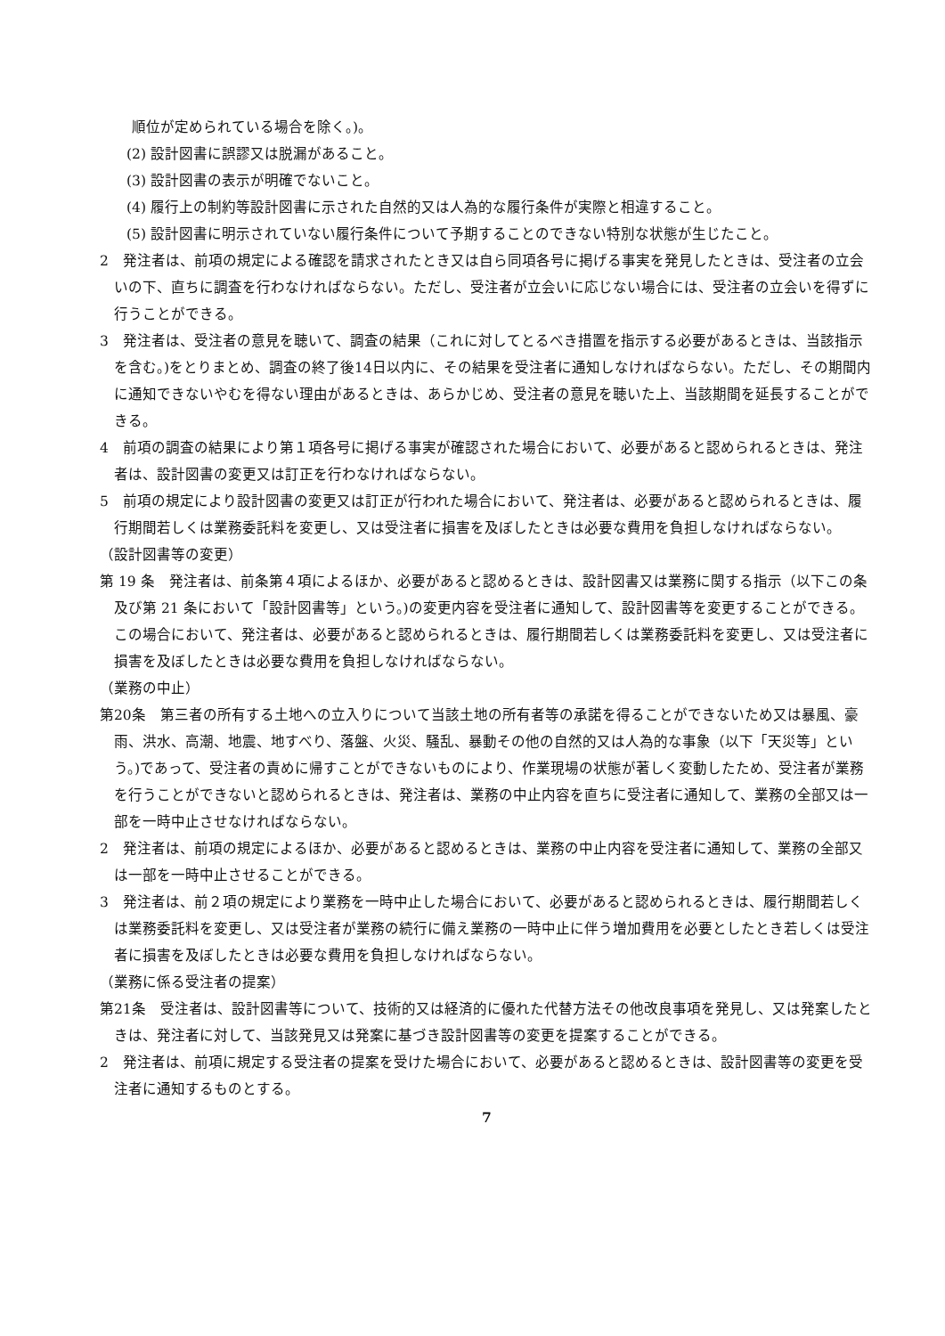順位が定められている場合を除く。)。
(2) 設計図書に誤謬又は脱漏があること。
(3) 設計図書の表示が明確でないこと。
(4) 履行上の制約等設計図書に示された自然的又は人為的な履行条件が実際と相違すること。
(5) 設計図書に明示されていない履行条件について予期することのできない特別な状態が生じたこと。
2　発注者は、前項の規定による確認を請求されたとき又は自ら同項各号に掲げる事実を発見したときは、受注者の立会いの下、直ちに調査を行わなければならない。ただし、受注者が立会いに応じない場合には、受注者の立会いを得ずに行うことができる。
3　発注者は、受注者の意見を聴いて、調査の結果（これに対してとるべき措置を指示する必要があるときは、当該指示を含む。)をとりまとめ、調査の終了後14日以内に、その結果を受注者に通知しなければならない。ただし、その期間内に通知できないやむを得ない理由があるときは、あらかじめ、受注者の意見を聴いた上、当該期間を延長することができる。
4　前項の調査の結果により第１項各号に掲げる事実が確認された場合において、必要があると認められるときは、発注者は、設計図書の変更又は訂正を行わなければならない。
5　前項の規定により設計図書の変更又は訂正が行われた場合において、発注者は、必要があると認められるときは、履行期間若しくは業務委託料を変更し、又は受注者に損害を及ぼしたときは必要な費用を負担しなければならない。
（設計図書等の変更）
第 19 条　発注者は、前条第４項によるほか、必要があると認めるときは、設計図書又は業務に関する指示（以下この条及び第 21 条において「設計図書等」という。)の変更内容を受注者に通知して、設計図書等を変更することができる。この場合において、発注者は、必要があると認められるときは、履行期間若しくは業務委託料を変更し、又は受注者に損害を及ぼしたときは必要な費用を負担しなければならない。
（業務の中止）
第20条　第三者の所有する土地への立入りについて当該土地の所有者等の承諾を得ることができないため又は暴風、豪雨、洪水、高潮、地震、地すべり、落盤、火災、騒乱、暴動その他の自然的又は人為的な事象（以下「天災等」という。)であって、受注者の責めに帰すことができないものにより、作業現場の状態が著しく変動したため、受注者が業務を行うことができないと認められるときは、発注者は、業務の中止内容を直ちに受注者に通知して、業務の全部又は一部を一時中止させなければならない。
2　発注者は、前項の規定によるほか、必要があると認めるときは、業務の中止内容を受注者に通知して、業務の全部又は一部を一時中止させることができる。
3　発注者は、前２項の規定により業務を一時中止した場合において、必要があると認められるときは、履行期間若しくは業務委託料を変更し、又は受注者が業務の続行に備え業務の一時中止に伴う増加費用を必要としたとき若しくは受注者に損害を及ぼしたときは必要な費用を負担しなければならない。
（業務に係る受注者の提案）
第21条　受注者は、設計図書等について、技術的又は経済的に優れた代替方法その他改良事項を発見し、又は発案したときは、発注者に対して、当該発見又は発案に基づき設計図書等の変更を提案することができる。
2　発注者は、前項に規定する受注者の提案を受けた場合において、必要があると認めるときは、設計図書等の変更を受注者に通知するものとする。
7